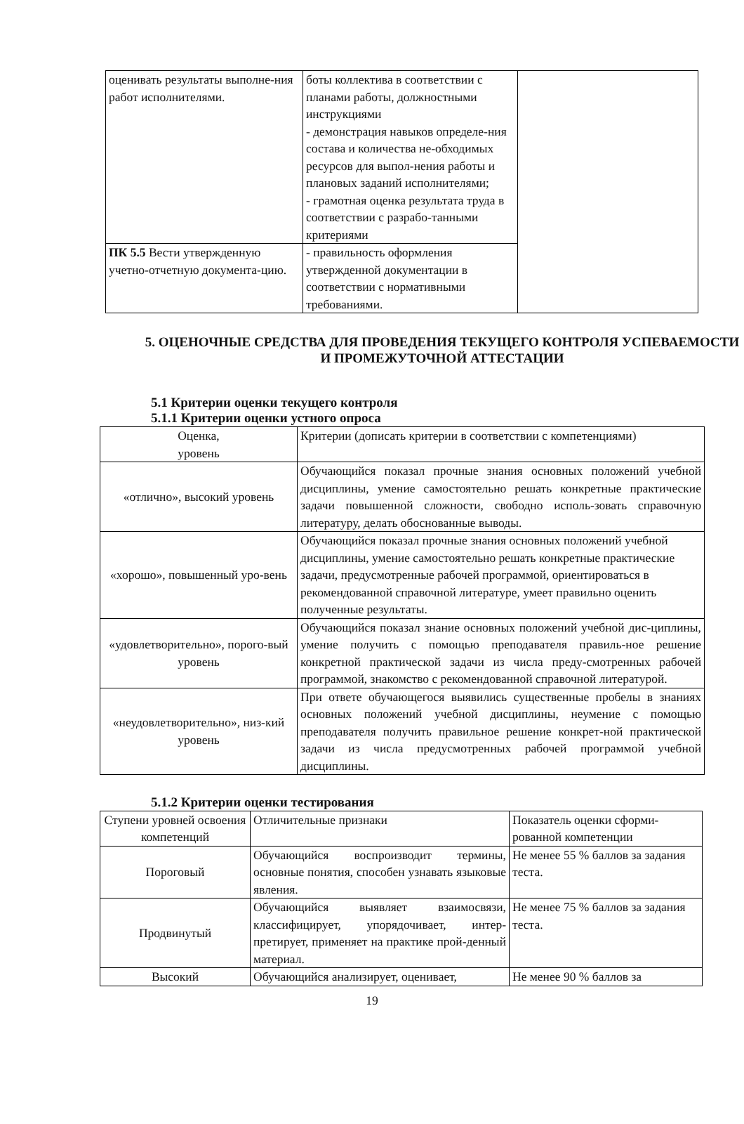| оценивать результаты выполне-ния работ исполнителями. | боты коллектива в соответствии с планами работы, должностными инструкциями - демонстрация навыков определе-ния состава и количества не-обходимых ресурсов для выпол-нения работы и плановых заданий исполнителями; - грамотная оценка результата труда в соответствии с разрабо-танными критериями | |
| ПК 5.5 Вести утвержденную учетно-отчетную документа-цию. | - правильность оформления утвержденной документации в соответствии с нормативными требованиями. | |
5. ОЦЕНОЧНЫЕ СРЕДСТВА ДЛЯ ПРОВЕДЕНИЯ ТЕКУЩЕГО КОНТРОЛЯ УСПЕВАЕМОСТИ И ПРОМЕЖУТОЧНОЙ АТТЕСТАЦИИ
5.1 Критерии оценки текущего контроля
5.1.1 Критерии оценки устного опроса
| Оценка, уровень | Критерии (дописать критерии в соответствии с компетенциями) |
| «отлично», высокий уровень | Обучающийся показал прочные знания основных положений учебной дисциплины, умение самостоятельно решать конкретные практические задачи повышенной сложности, свободно исполь-зовать справочную литературу, делать обоснованные выводы. |
| «хорошо», повышенный уро-вень | Обучающийся показал прочные знания основных положений учебной дисциплины, умение самостоятельно решать конкретные практические задачи, предусмотренные рабочей программой, ориентироваться в рекомендованной справочной литературе, умеет правильно оценить полученные результаты. |
| «удовлетворительно», порого-вый уровень | Обучающийся показал знание основных положений учебной дис-циплины, умение получить с помощью преподавателя правиль-ное решение конкретной практической задачи из числа преду-смотренных рабочей программой, знакомство с рекомендованной справочной литературой. |
| «неудовлетворительно», низ-кий уровень | При ответе обучающегося выявились существенные пробелы в знаниях основных положений учебной дисциплины, неумение с помощью преподавателя получить правильное решение конкрет-ной практической задачи из числа предусмотренных рабочей программой учебной дисциплины. |
5.1.2 Критерии оценки тестирования
| Ступени уровней освоения компетенций | Отличительные признаки | Показатель оценки сформи-рованной компетенции |
| Пороговый | Обучающийся воспроизводит термины, основные понятия, способен узнавать языковые явления. | Не менее 55 % баллов за задания теста. |
| Продвинутый | Обучающийся выявляет взаимосвязи, классифицирует, упорядочивает, интер-претирует, применяет на практике прой-денный материал. | Не менее 75 % баллов за задания теста. |
| Высокий | Обучающийся анализирует, оценивает, | Не менее 90 % баллов за |
19